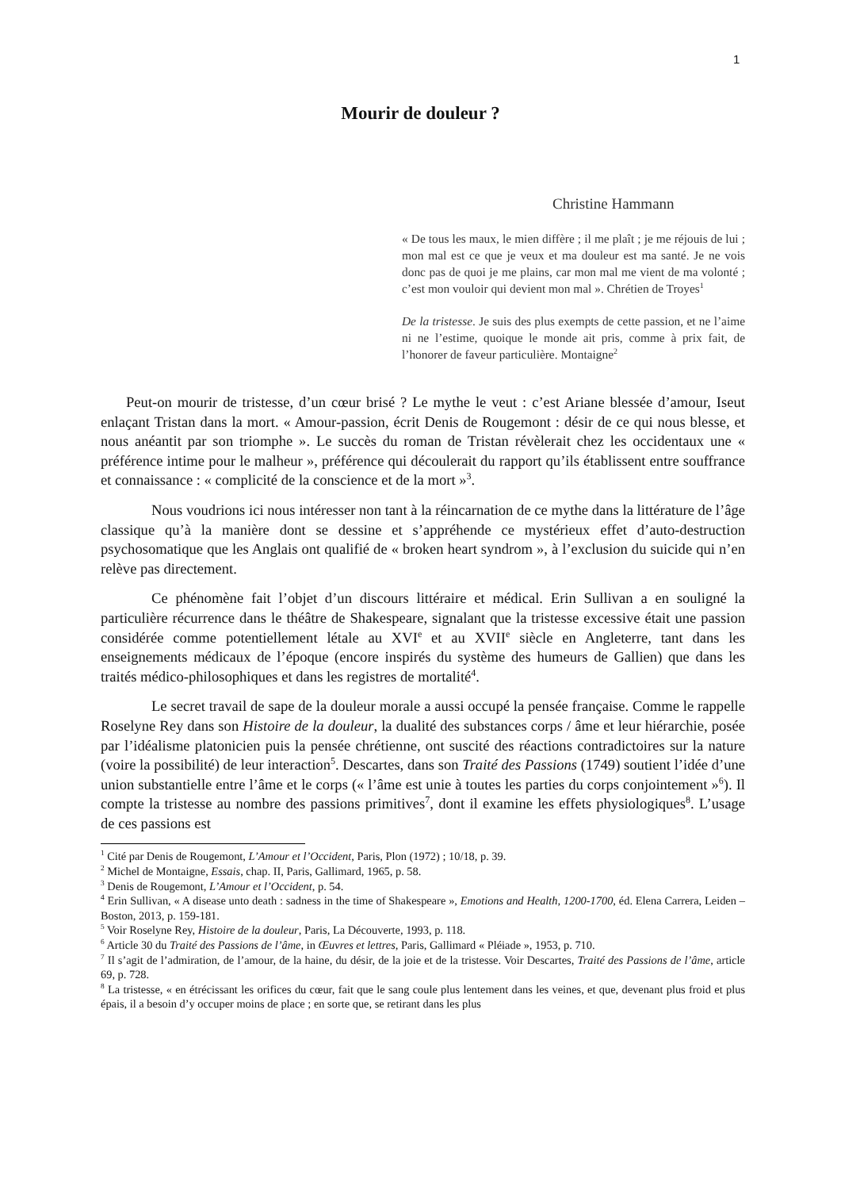1
Mourir de douleur ?
Christine Hammann
« De tous les maux, le mien diffère ; il me plaît ; je me réjouis de lui ; mon mal est ce que je veux et ma douleur est ma santé. Je ne vois donc pas de quoi je me plains, car mon mal me vient de ma volonté ; c’est mon vouloir qui devient mon mal ». Chrétien de Troyes<sup>1</sup>
De la tristesse. Je suis des plus exempts de cette passion, et ne l’aime ni ne l’estime, quoique le monde ait pris, comme à prix fait, de l’honorer de faveur particulière. Montaigne<sup>2</sup>
Peut-on mourir de tristesse, d’un cœur brisé ? Le mythe le veut : c’est Ariane blessée d’amour, Iseut enlaçant Tristan dans la mort. « Amour-passion, écrit Denis de Rougemont : désir de ce qui nous blesse, et nous anéantit par son triomphe ». Le succès du roman de Tristan révèlerait chez les occidentaux une « préférence intime pour le malheur », préférence qui découlerait du rapport qu’ils établissent entre souffrance et connaissance : « complicité de la conscience et de la mort »<sup>3</sup>.
Nous voudrions ici nous intéresser non tant à la réincarnation de ce mythe dans la littérature de l’âge classique qu’à la manière dont se dessine et s’appréhende ce mystérieux effet d’auto-destruction psychosomatique que les Anglais ont qualifié de « broken heart syndrom », à l’exclusion du suicide qui n’en relève pas directement.
Ce phénomène fait l’objet d’un discours littéraire et médical. Erin Sullivan a en souligné la particulière récurrence dans le théâtre de Shakespeare, signalant que la tristesse excessive était une passion considérée comme potentiellement létale au XVI<sup>e</sup> et au XVII<sup>e</sup> siècle en Angleterre, tant dans les enseignements médicaux de l’époque (encore inspirés du système des humeurs de Gallien) que dans les traités médico-philosophiques et dans les registres de mortalité<sup>4</sup>.
Le secret travail de sape de la douleur morale a aussi occupé la pensée française. Comme le rappelle Roselyne Rey dans son Histoire de la douleur, la dualité des substances corps / âme et leur hiérarchie, posée par l’idéalisme platonicien puis la pensée chrétienne, ont suscité des réactions contradictoires sur la nature (voire la possibilité) de leur interaction<sup>5</sup>. Descartes, dans son Traité des Passions (1749) soutient l’idée d’une union substantielle entre l’âme et le corps (« l’âme est unie à toutes les parties du corps conjointement »<sup>6</sup>). Il compte la tristesse au nombre des passions primitives<sup>7</sup>, dont il examine les effets physiologiques<sup>8</sup>. L’usage de ces passions est
<sup>1</sup> Cité par Denis de Rougemont, L’Amour et l’Occident, Paris, Plon (1972) ; 10/18, p. 39.
<sup>2</sup> Michel de Montaigne, Essais, chap. II, Paris, Gallimard, 1965, p. 58.
<sup>3</sup> Denis de Rougemont, L’Amour et l’Occident, p. 54.
<sup>4</sup> Erin Sullivan, « A disease unto death : sadness in the time of Shakespeare », Emotions and Health, 1200-1700, éd. Elena Carrera, Leiden – Boston, 2013, p. 159-181.
<sup>5</sup> Voir Roselyne Rey, Histoire de la douleur, Paris, La Découverte, 1993, p. 118.
<sup>6</sup> Article 30 du Traité des Passions de l’âme, in Œuvres et lettres, Paris, Gallimard « Pléiade », 1953, p. 710.
<sup>7</sup> Il s’agit de l’admiration, de l’amour, de la haine, du désir, de la joie et de la tristesse. Voir Descartes, Traité des Passions de l’âme, article 69, p. 728.
<sup>8</sup> La tristesse, « en étrécissant les orifices du cœur, fait que le sang coule plus lentement dans les veines, et que, devenant plus froid et plus épais, il a besoin d’y occuper moins de place ; en sorte que, se retirant dans les plus